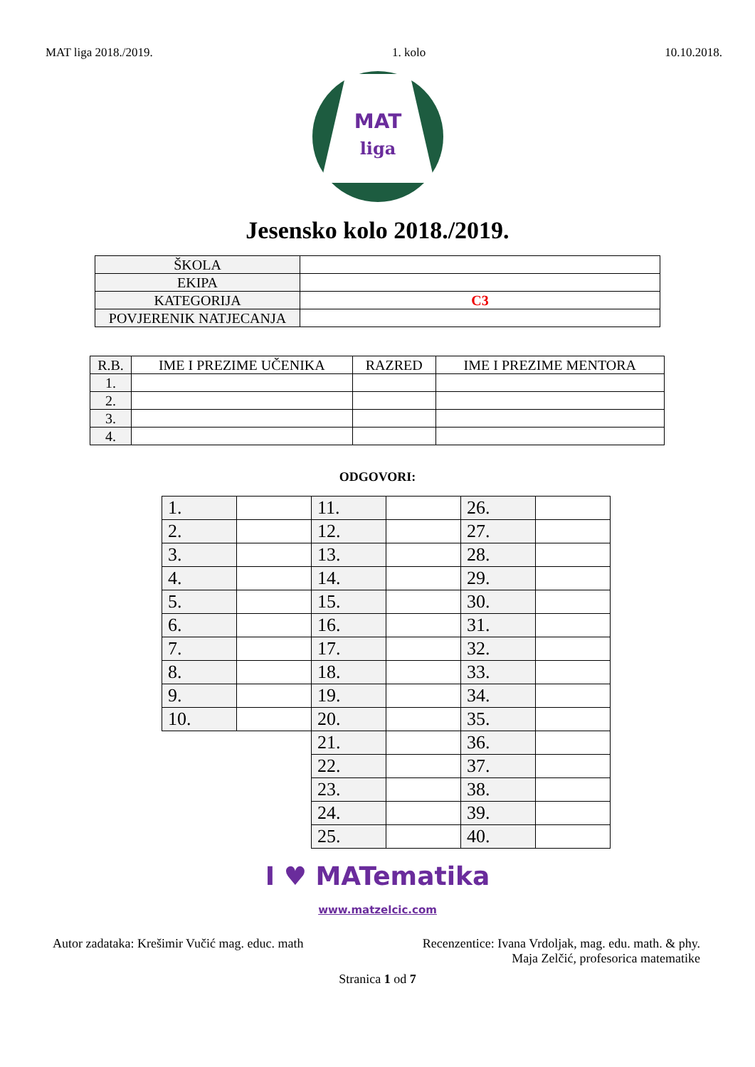MAT liga 2018./2019. 1. kolo 10.10.2018.
MAT
liga
Jesensko kolo 2018./2019.
| ŠKOLA | |
| EKIPA | |
| KATEGORIJA | C3 |
| POVJERENIK NATJECANJA | |
| R.B. | IME I PREZIME UČENIKA | RAZRED | IME I PREZIME MENTORA |
| --- | --- | --- | --- |
| 1. | | | |
| 2. | | | |
| 3. | | | |
| 4. | | | |
ODGOVORI:
| 1. | | 11. | | 26. | |
| 2. | | 12. | | 27. | |
| 3. | | 13. | | 28. | |
| 4. | | 14. | | 29. | |
| 5. | | 15. | | 30. | |
| 6. | | 16. | | 31. | |
| 7. | | 17. | | 32. | |
| 8. | | 18. | | 33. | |
| 9. | | 19. | | 34. | |
| 10. | | 20. | | 35. | |
| | | 21. | | 36. | |
| | | 22. | | 37. | |
| | | 23. | | 38. | |
| | | 24. | | 39. | |
| | | 25. | | 40. | |
I ♥ MATematika
www.matzelcic.com
Autor zadataka: Krešimir Vučić mag. educ. math
Recenzentice: Ivana Vrdoljak, mag. edu. math. & phy.
Maja Zelčić, profesorica matematike
Stranica 1 od 7